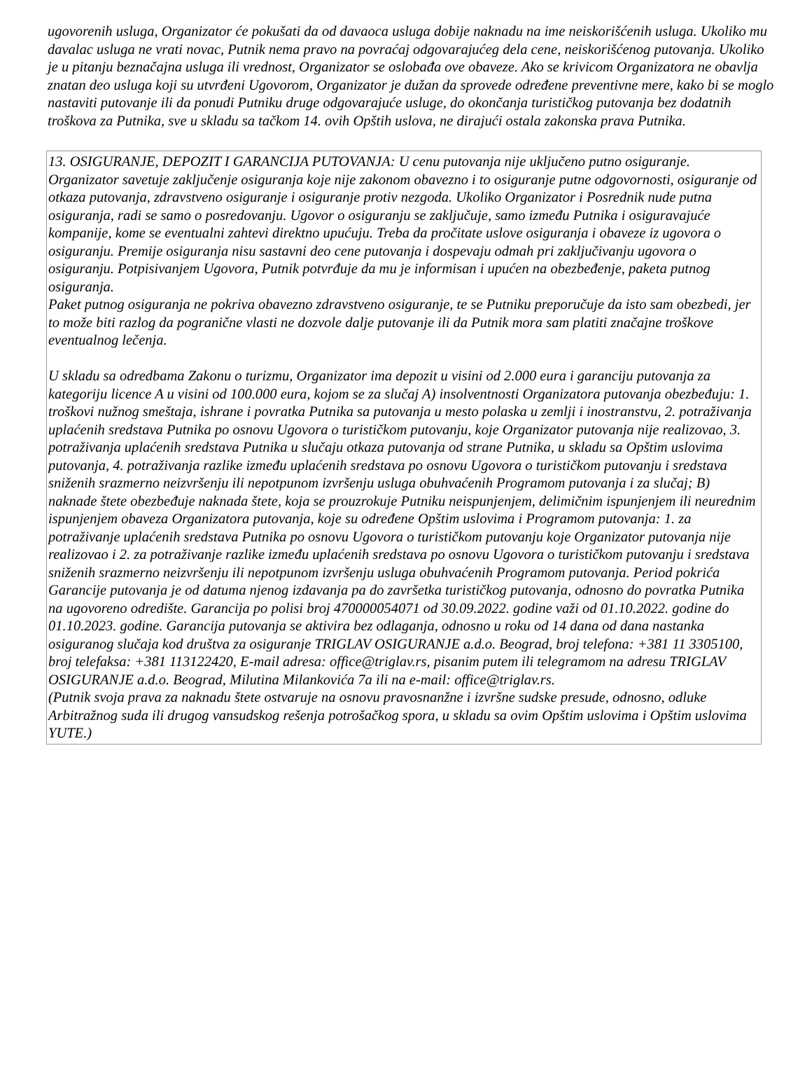ugovorenih usluga, Organizator će pokušati da od davaoca usluga dobije naknadu na ime neiskorišćenih usluga. Ukoliko mu davalac usluga ne vrati novac, Putnik nema pravo na povraćaj odgovarajućeg dela cene, neiskorišćenog putovanja. Ukoliko je u pitanju beznačajna usluga ili vrednost, Organizator se oslobađa ove obaveze. Ako se krivicom Organizatora ne obavlja znatan deo usluga koji su utvrđeni Ugovorom, Organizator je dužan da sprovede određene preventivne mere, kako bi se moglo nastaviti putovanje ili da ponudi Putniku druge odgovarajuće usluge, do okončanja turističkog putovanja bez dodatnih troškova za Putnika, sve u skladu sa tačkom 14. ovih Opštih uslova, ne dirajući ostala zakonska prava Putnika.
13. OSIGURANJE, DEPOZIT I GARANCIJA PUTOVANJA: U cenu putovanja nije uključeno putno osiguranje. Organizator savetuje zaključenje osiguranja koje nije zakonom obavezno i to osiguranje putne odgovornosti, osiguranje od otkaza putovanja, zdravstveno osiguranje i osiguranje protiv nezgoda. Ukoliko Organizator i Posrednik nude putna osiguranja, radi se samo o posredovanju. Ugovor o osiguranju se zaključuje, samo između Putnika i osiguravajuće kompanije, kome se eventualni zahtevi direktno upućuju. Treba da pročitate uslove osiguranja i obaveze iz ugovora o osiguranju. Premije osiguranja nisu sastavni deo cene putovanja i dospevaju odmah pri zaključivanju ugovora o osiguranju. Potpisivanjem Ugovora, Putnik potvrđuje da mu je informisan i upućen na obezbeđenje, paketa putnog osiguranja.
Paket putnog osiguranja ne pokriva obavezno zdravstveno osiguranje, te se Putniku preporučuje da isto sam obezbedi, jer to može biti razlog da pogranične vlasti ne dozvole dalje putovanje ili da Putnik mora sam platiti značajne troškove eventualnog lečenja.
U skladu sa odredbama Zakonu o turizmu, Organizator ima depozit u visini od 2.000 eura i garanciju putovanja za kategoriju licence A u visini od 100.000 eura, kojom se za slučaj A) insolventnosti Organizatora putovanja obezbeđuju: 1. troškovi nužnog smeštaja, ishrane i povratka Putnika sa putovanja u mesto polaska u zemlji i inostranstvu, 2. potraživanja uplaćenih sredstava Putnika po osnovu Ugovora o turističkom putovanju, koje Organizator putovanja nije realizovao, 3. potraživanja uplaćenih sredstava Putnika u slučaju otkaza putovanja od strane Putnika, u skladu sa Opštim uslovima putovanja, 4. potraživanja razlike između uplaćenih sredstava po osnovu Ugovora o turističkom putovanju i sredstava sniženih srazmerno neizvršenju ili nepotpunom izvršenju usluga obuhvaćenih Programom putovanja i za slučaj; B) naknade štete obezbeđuje naknada štete, koja se prouzrokuje Putniku neispunjenjem, delimičnim ispunjenjem ili neurednim ispunjenjem obaveza Organizatora putovanja, koje su određene Opštim uslovima i Programom putovanja: 1. za potraživanje uplaćenih sredstava Putnika po osnovu Ugovora o turističkom putovanju koje Organizator putovanja nije realizovao i 2. za potraživanje razlike između uplaćenih sredstava po osnovu Ugovora o turističkom putovanju i sredstava sniženih srazmerno neizvršenju ili nepotpunom izvršenju usluga obuhvaćenih Programom putovanja. Period pokrića Garancije putovanja je od datuma njenog izdavanja pa do završetka turističkog putovanja, odnosno do povratka Putnika na ugovoreno odredište. Garancija po polisi broj 470000054071 od 30.09.2022. godine važi od 01.10.2022. godine do 01.10.2023. godine. Garancija putovanja se aktivira bez odlaganja, odnosno u roku od 14 dana od dana nastanka osiguranog slučaja kod društva za osiguranje TRIGLAV OSIGURANJE a.d.o. Beograd, broj telefona: +381 11 3305100, broj telefaksa: +381 113122420, E-mail adresa: office@triglav.rs, pisanim putem ili telegramom na adresu TRIGLAV OSIGURANJE a.d.o. Beograd, Milutina Milankovića 7a ili na e-mail: office@triglav.rs.
(Putnik svoja prava za naknadu štete ostvaruje na osnovu pravosnanžne i izvršne sudske presude, odnosno, odluke Arbitražnog suda ili drugog vansudskog rešenja potrošačkog spora, u skladu sa ovim Opštim uslovima i Opštim uslovima YUTE.)